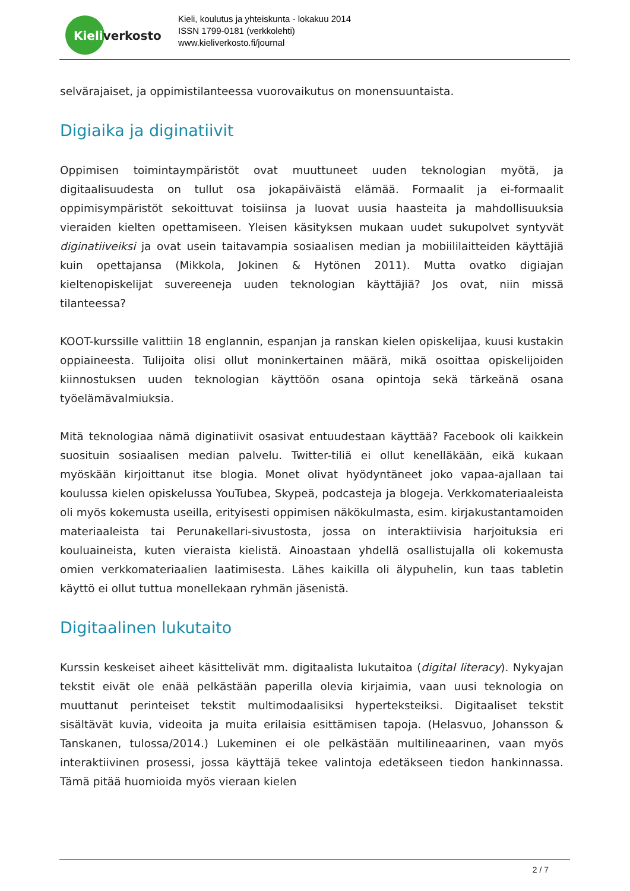Kieliverkosto
Kieli, koulutus ja yhteiskunta - lokakuu 2014
ISSN 1799-0181 (verkkolehti)
www.kieliverkosto.fi/journal
selvärajaiset, ja oppimistilanteessa vuorovaikutus on monensuuntaista.
Digiaika ja diginatiivit
Oppimisen toimintaympäristöt ovat muuttuneet uuden teknologian myötä, ja digitaalisuudesta on tullut osa jokapäiväistä elämää. Formaalit ja ei-formaalit oppimisympäristöt sekoittuvat toisiinsa ja luovat uusia haasteita ja mahdollisuuksia vieraiden kielten opettamiseen. Yleisen käsityksen mukaan uudet sukupolvet syntyvät diginatiiveiksi ja ovat usein taitavampia sosiaalisen median ja mobiililaitteiden käyttäjiä kuin opettajansa (Mikkola, Jokinen & Hytönen 2011). Mutta ovatko digiajan kieltenopiskelijat suvereeneja uuden teknologian käyttäjiä? Jos ovat, niin missä tilanteessa?
KOOT-kurssille valittiin 18 englannin, espanjan ja ranskan kielen opiskelijaa, kuusi kustakin oppiaineesta. Tulijoita olisi ollut moninkertainen määrä, mikä osoittaa opiskelijoiden kiinnostuksen uuden teknologian käyttöön osana opintoja sekä tärkeänä osana työelämävalmiuksia.
Mitä teknologiaa nämä diginatiivit osasivat entuudestaan käyttää? Facebook oli kaikkein suosituin sosiaalisen median palvelu. Twitter-tiliä ei ollut kenelläkään, eikä kukaan myöskään kirjoittanut itse blogia. Monet olivat hyödyntäneet joko vapaa-ajallaan tai koulussa kielen opiskelussa YouTubea, Skypeä, podcasteja ja blogeja. Verkkomateriaaleista oli myös kokemusta useilla, erityisesti oppimisen näkökulmasta, esim. kirjakustantamoiden materiaaleista tai Perunakellari-sivustosta, jossa on interaktiivisia harjoituksia eri kouluaineista, kuten vieraista kielistä. Ainoastaan yhdellä osallistujalla oli kokemusta omien verkkomateriaalien laatimisesta. Lähes kaikilla oli älypuhelin, kun taas tabletin käyttö ei ollut tuttua monellekaan ryhmän jäsenistä.
Digitaalinen lukutaito
Kurssin keskeiset aiheet käsittelivät mm. digitaalista lukutaitoa (digital literacy). Nykyajan tekstit eivät ole enää pelkästään paperilla olevia kirjaimia, vaan uusi teknologia on muuttanut perinteiset tekstit multimodaalisiksi hyperteksteiksi. Digitaaliset tekstit sisältävät kuvia, videoita ja muita erilaisia esittämisen tapoja. (Helasvuo, Johansson & Tanskanen, tulossa/2014.) Lukeminen ei ole pelkästään multilineaarinen, vaan myös interaktiivinen prosessi, jossa käyttäjä tekee valintoja edetäkseen tiedon hankinnassa. Tämä pitää huomioida myös vieraan kielen
2 / 7